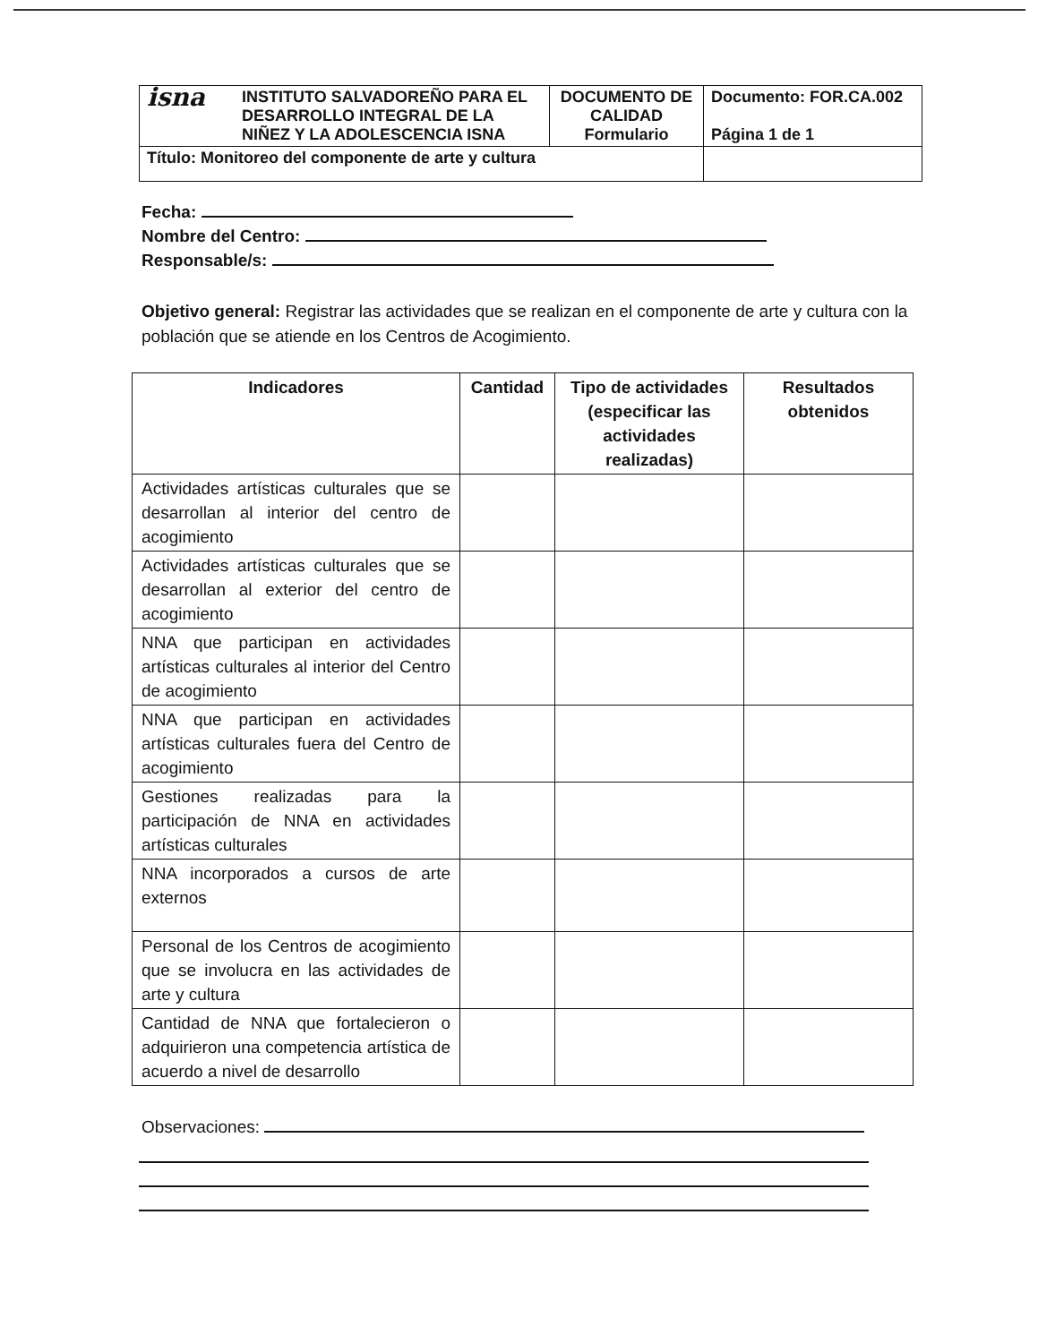| isna | INSTITUTO SALVADOREÑO PARA EL DESARROLLO INTEGRAL DE LA NIÑEZ Y LA ADOLESCENCIA ISNA | DOCUMENTO DE CALIDAD Formulario | Documento: FOR.CA.002 Página 1 de 1 |
| Título: Monitoreo del componente de arte y cultura | | | |
Fecha:
Nombre del Centro:
Responsable/s:
Objetivo general: Registrar las actividades que se realizan en el componente de arte y cultura con la población que se atiende en los Centros de Acogimiento.
| Indicadores | Cantidad | Tipo de actividades (especificar las actividades realizadas) | Resultados obtenidos |
| --- | --- | --- | --- |
| Actividades artísticas culturales que se desarrollan al interior del centro de acogimiento | | | |
| Actividades artísticas culturales que se desarrollan al exterior del centro de acogimiento | | | |
| NNA que participan en actividades artísticas culturales al interior del Centro de acogimiento | | | |
| NNA que participan en actividades artísticas culturales fuera del Centro de acogimiento | | | |
| Gestiones realizadas para la participación de NNA en actividades artísticas culturales | | | |
| NNA incorporados a cursos de arte externos | | | |
| Personal de los Centros de acogimiento que se involucra en las actividades de arte y cultura | | | |
| Cantidad de NNA que fortalecieron o adquirieron una competencia artística de acuerdo a nivel de desarrollo | | | |
Observaciones: